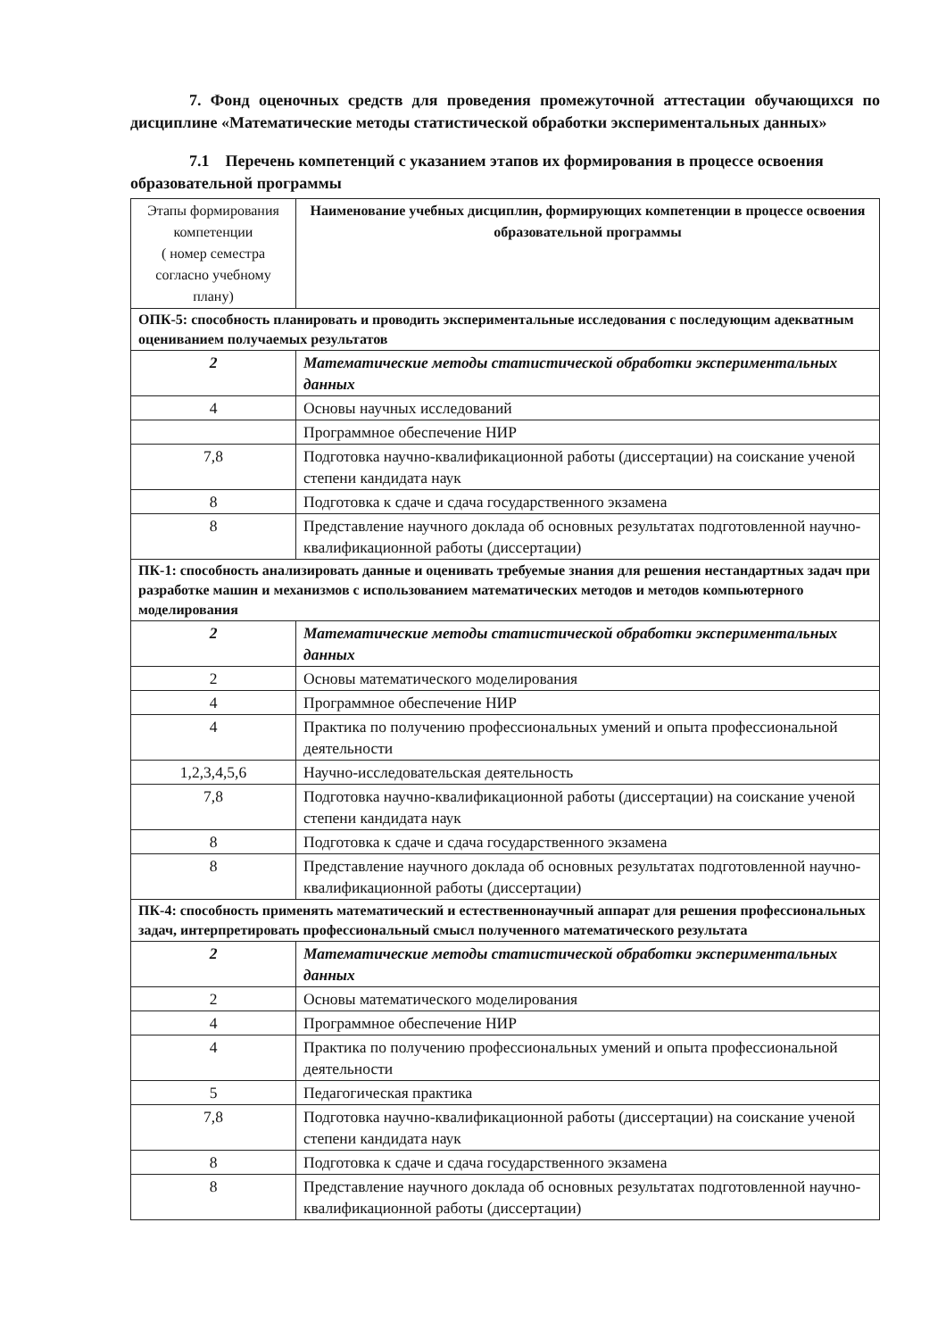7. Фонд оценочных средств для проведения промежуточной аттестации обучающихся по дисциплине «Математические методы статистической обработки экспериментальных данных»
7.1 Перечень компетенций с указанием этапов их формирования в процессе освоения образовательной программы
| Этапы формирова­ния компетенции ( номер семестра согласно учебному плану) | Наименование учебных дисциплин, формирующих компетенции в процессе освоения образовательной программы |
| --- | --- |
| ОПК-5: способность планировать и проводить экспериментальные исследования с последующим адекватным оцениванием получаемых результатов | |
| 2 | Математические методы статистической обработки экспериментальных данных |
| 4 | Основы научных исследований |
| | Программное обеспечение НИР |
| 7,8 | Подготовка научно-квалификационной работы (диссертации) на соискание ученой степени кандидата наук |
| 8 | Подготовка к сдаче и сдача государственного экзамена |
| 8 | Представление научного доклада об основных результатах подготовленной научно-квалификационной работы (диссертации) |
| ПК-1: способность анализировать данные и оценивать требуемые знания для решения нестандартных задач при разработке машин и механизмов с использованием математических методов и методов компьютерного моделирования | |
| 2 | Математические методы статистической обработки экспериментальных данных |
| 2 | Основы математического моделирования |
| 4 | Программное обеспечение НИР |
| 4 | Практика по получению профессиональных умений и опыта профессиональной деятельности |
| 1,2,3,4,5,6 | Научно-исследовательская деятельность |
| 7,8 | Подготовка научно-квалификационной работы (диссертации) на соискание ученой степени кандидата наук |
| 8 | Подготовка к сдаче и сдача государственного экзамена |
| 8 | Представление научного доклада об основных результатах подготовленной научно-квалификационной работы (диссертации) |
| ПК-4: способность применять математический и естественнонаучный аппарат для решения профессиональных задач, интерпретировать профессиональный смысл полученного математического результата | |
| 2 | Математические методы статистической обработки экспериментальных данных |
| 2 | Основы математического моделирования |
| 4 | Программное обеспечение НИР |
| 4 | Практика по получению профессиональных умений и опыта профессиональной деятельности |
| 5 | Педагогическая практика |
| 7,8 | Подготовка научно-квалификационной работы (диссертации) на соискание ученой степени кандидата наук |
| 8 | Подготовка к сдаче и сдача государственного экзамена |
| 8 | Представление научного доклада об основных результатах подготовленной научно-квалификационной работы (диссертации) |